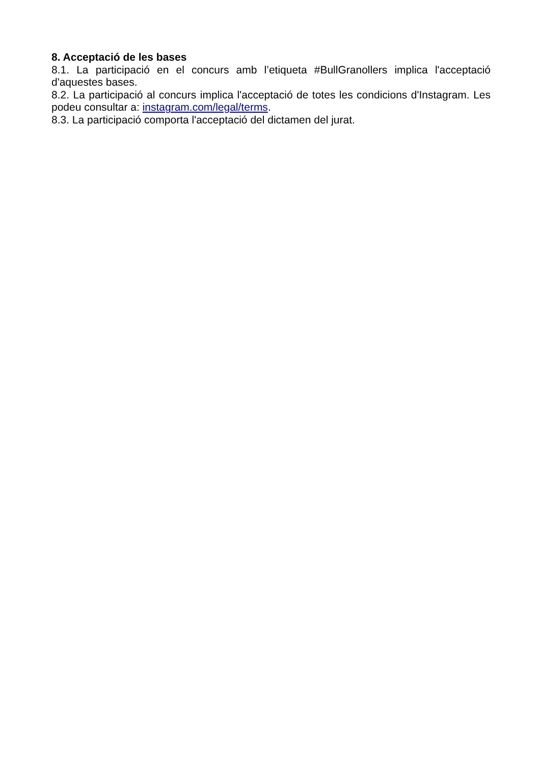8. Acceptació de les bases
8.1. La participació en el concurs amb l’etiqueta #BullGranollers implica l'acceptació d'aquestes bases.
8.2. La participació al concurs implica l'acceptació de totes les condicions d'Instagram. Les podeu consultar a: instagram.com/legal/terms.
8.3. La participació comporta l'acceptació del dictamen del jurat.